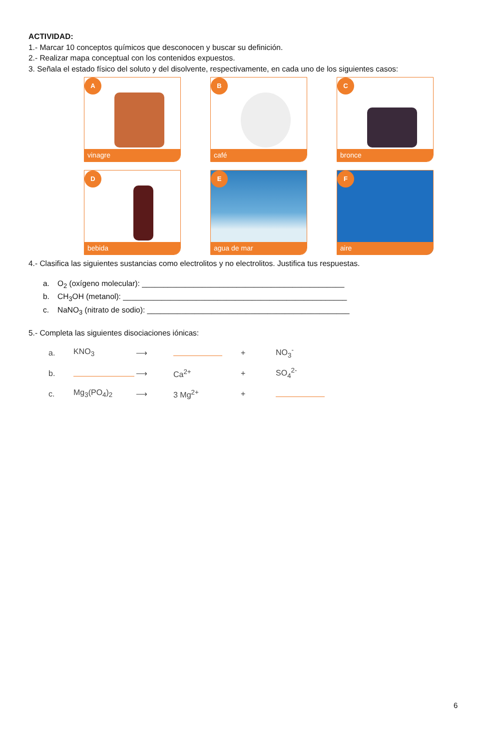ACTIVIDAD:
1.- Marcar 10 conceptos químicos que desconocen y buscar su definición.
2.- Realizar mapa conceptual con los contenidos expuestos.
3. Señala el estado físico del soluto y del disolvente, respectivamente, en cada uno de los siguientes casos:
A
vinagre
B
café
C
bronce
D
bebida
E
agua de mar
F
aire
4.- Clasifica las siguientes sustancias como electrolitos y no electrolitos. Justifica tus respuestas.
a. O<sub>2</sub> (oxígeno molecular): _______________________________________________
b. CH<sub>3</sub>OH (metanol): ____________________________________________________
c. NaNO<sub>3</sub> (nitrato de sodio): _______________________________________________
5.- Completa las siguientes disociaciones iónicas:
a. KNO<sub>3</sub> ⟶ + NO<sub>3</sub><sup>-</sup>
b. ⟶ Ca<sup>2+</sup> + SO<sub>4</sub><sup>2-</sup>
c. Mg<sub>3</sub>(PO<sub>4</sub>)<sub>2</sub> ⟶ 3 Mg<sup>2+</sup> +
6